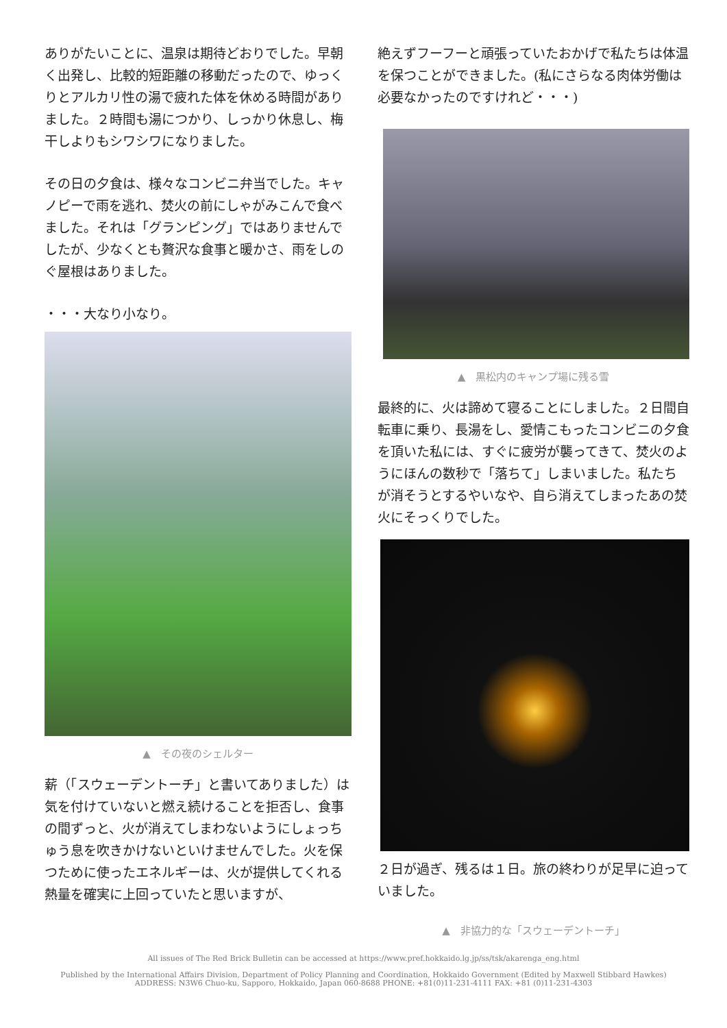ありがたいことに、温泉は期待どおりでした。早朝く出発し、比較的短距離の移動だったので、ゆっくりとアルカリ性の湯で疲れた体を休める時間がありました。２時間も湯につかり、しっかり休息し、梅干しよりもシワシワになりました。
その日の夕食は、様々なコンビニ弁当でした。キャノピーで雨を逃れ、焚火の前にしゃがみこんで食べました。それは「グランピング」ではありませんでしたが、少なくとも贅沢な食事と暖かさ、雨をしのぐ屋根はありました。
・・・大なり小なり。
▲　その夜のシェルター
薪（「スウェーデントーチ」と書いてありました）は気を付けていないと燃え続けることを拒否し、食事の間ずっと、火が消えてしまわないようにしょっちゅう息を吹きかけないといけませんでした。火を保つために使ったエネルギーは、火が提供してくれる熱量を確実に上回っていたと思いますが、
絶えずフーフーと頑張っていたおかげで私たちは体温を保つことができました。(私にさらなる肉体労働は必要なかったのですけれど・・・)
▲　黒松内のキャンプ場に残る雪
最終的に、火は諦めて寝ることにしました。２日間自転車に乗り、長湯をし、愛情こもったコンビニの夕食を頂いた私には、すぐに疲労が襲ってきて、焚火のようにほんの数秒で「落ちて」しまいました。私たちが消そうとするやいなや、自ら消えてしまったあの焚火にそっくりでした。
２日が過ぎ、残るは１日。旅の終わりが足早に迫っていました。
▲　非協力的な「スウェーデントーチ」
All issues of The Red Brick Bulletin can be accessed at https://www.pref.hokkaido.lg.jp/ss/tsk/akarenga_eng.html
Published by the International Affairs Division, Department of Policy Planning and Coordination, Hokkaido Government (Edited by Maxwell Stibbard Hawkes)
ADDRESS: N3W6 Chuo-ku, Sapporo, Hokkaido, Japan 060-8688 PHONE: +81(0)11-231-4111 FAX: +81 (0)11-231-4303